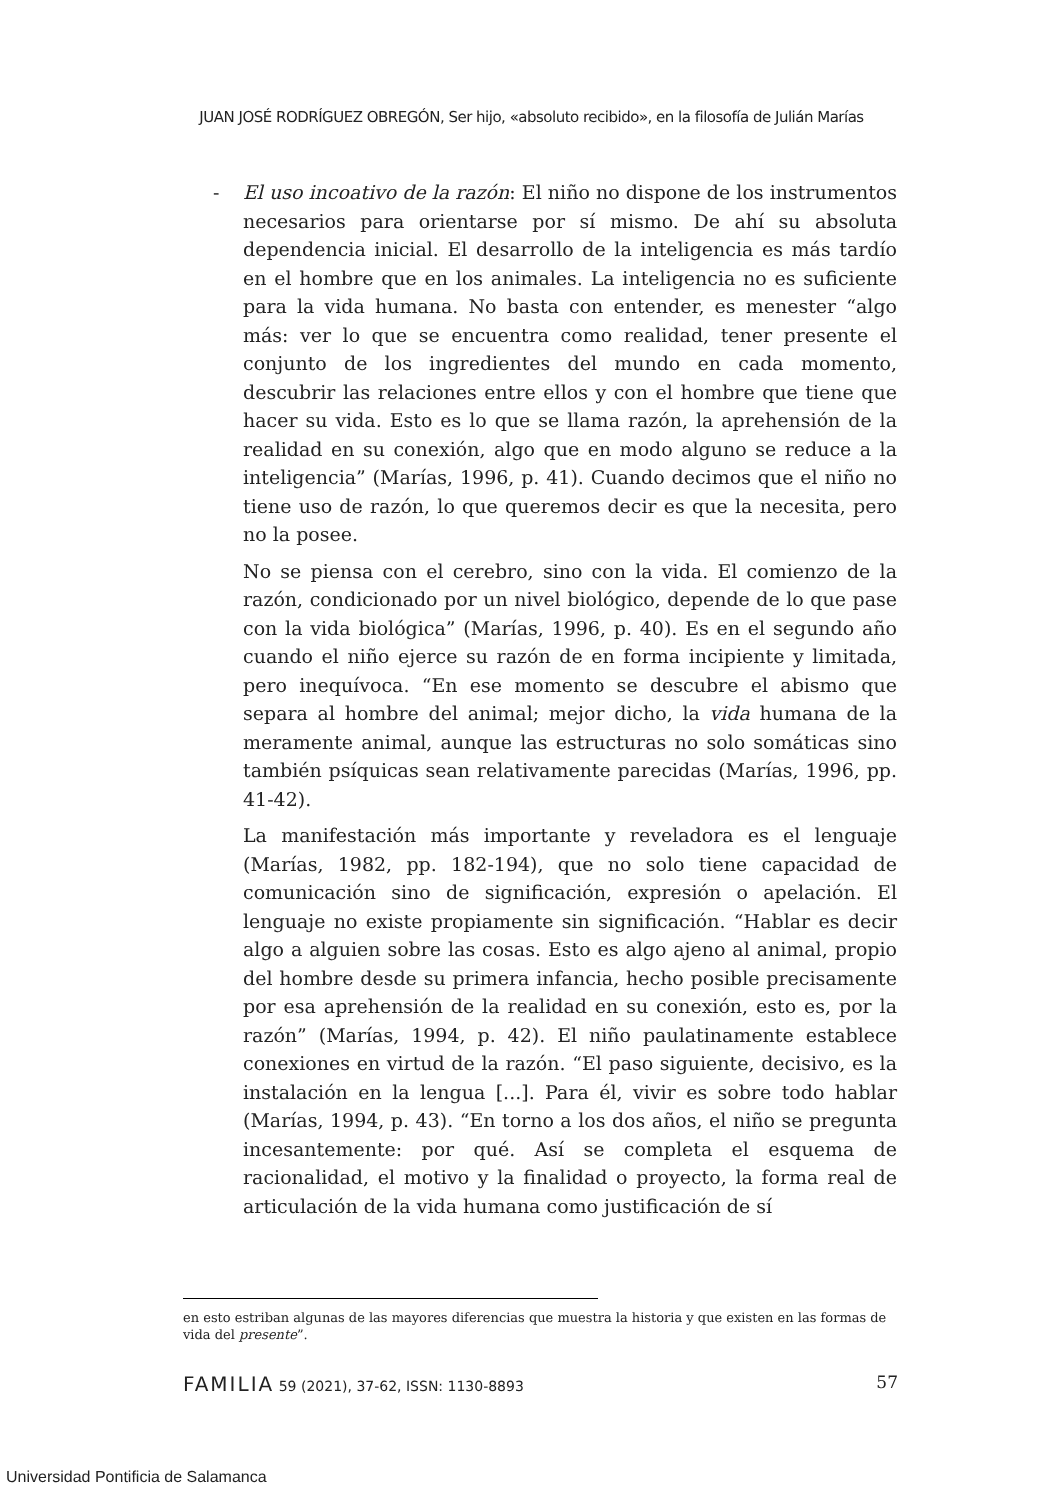JUAN JOSÉ RODRÍGUEZ OBREGÓN, Ser hijo, «absoluto recibido», en la filosofía de Julián Marías
- El uso incoativo de la razón: El niño no dispone de los instrumentos necesarios para orientarse por sí mismo. De ahí su absoluta dependencia inicial. El desarrollo de la inteligencia es más tardío en el hombre que en los animales. La inteligencia no es suficiente para la vida humana. No basta con entender, es menester “algo más: ver lo que se encuentra como realidad, tener presente el conjunto de los ingredientes del mundo en cada momento, descubrir las relaciones entre ellos y con el hombre que tiene que hacer su vida. Esto es lo que se llama razón, la aprehensión de la realidad en su conexión, algo que en modo alguno se reduce a la inteligencia” (Marías, 1996, p. 41). Cuando decimos que el niño no tiene uso de razón, lo que queremos decir es que la necesita, pero no la posee.
No se piensa con el cerebro, sino con la vida. El comienzo de la razón, condicionado por un nivel biológico, depende de lo que pase con la vida biológica” (Marías, 1996, p. 40). Es en el segundo año cuando el niño ejerce su razón de en forma incipiente y limitada, pero inequívoca. “En ese momento se descubre el abismo que separa al hombre del animal; mejor dicho, la vida humana de la meramente animal, aunque las estructuras no solo somáticas sino también psíquicas sean relativamente parecidas (Marías, 1996, pp. 41-42).
La manifestación más importante y reveladora es el lenguaje (Marías, 1982, pp. 182-194), que no solo tiene capacidad de comunicación sino de significación, expresión o apelación. El lenguaje no existe propiamente sin significación. “Hablar es decir algo a alguien sobre las cosas. Esto es algo ajeno al animal, propio del hombre desde su primera infancia, hecho posible precisamente por esa aprehensión de la realidad en su conexión, esto es, por la razón” (Marías, 1994, p. 42). El niño paulatinamente establece conexiones en virtud de la razón. “El paso siguiente, decisivo, es la instalación en la lengua [...]. Para él, vivir es sobre todo hablar (Marías, 1994, p. 43). “En torno a los dos años, el niño se pregunta incesantemente: por qué. Así se completa el esquema de racionalidad, el motivo y la finalidad o proyecto, la forma real de articulación de la vida humana como justificación de sí
en esto estriban algunas de las mayores diferencias que muestra la historia y que existen en las formas de vida del presente”.
FAMILIA 59 (2021), 37-62, ISSN: 1130-8893 57
Universidad Pontificia de Salamanca